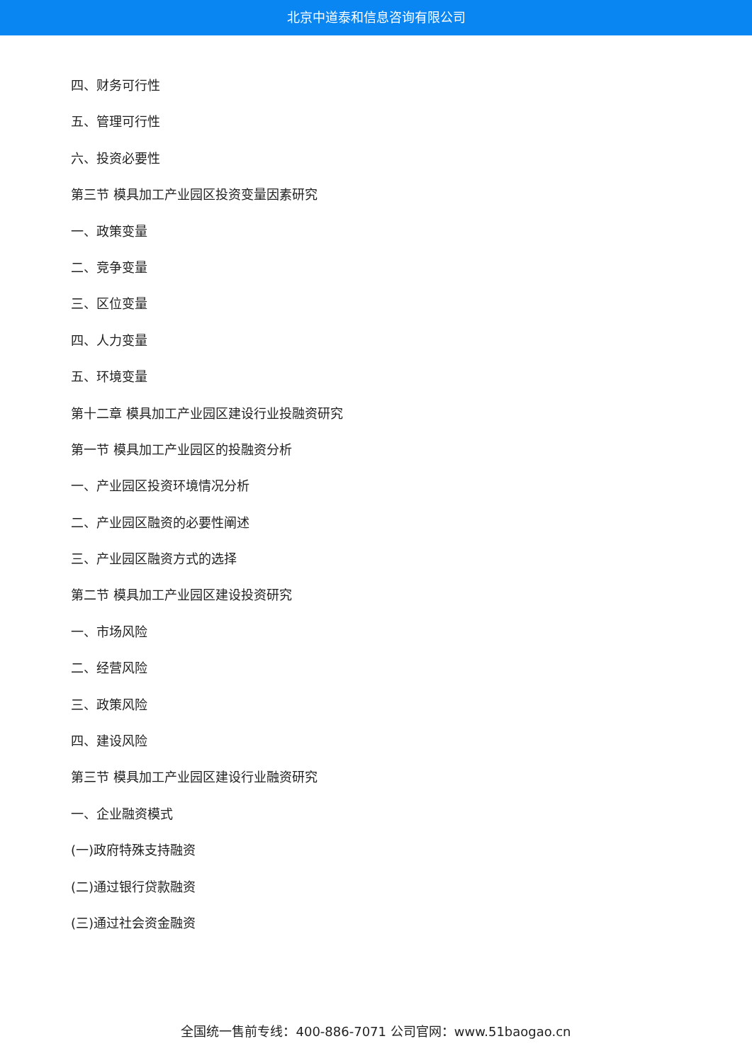北京中道泰和信息咨询有限公司
四、财务可行性
五、管理可行性
六、投资必要性
第三节 模具加工产业园区投资变量因素研究
一、政策变量
二、竞争变量
三、区位变量
四、人力变量
五、环境变量
第十二章 模具加工产业园区建设行业投融资研究
第一节 模具加工产业园区的投融资分析
一、产业园区投资环境情况分析
二、产业园区融资的必要性阐述
三、产业园区融资方式的选择
第二节 模具加工产业园区建设投资研究
一、市场风险
二、经营风险
三、政策风险
四、建设风险
第三节 模具加工产业园区建设行业融资研究
一、企业融资模式
(一)政府特殊支持融资
(二)通过银行贷款融资
(三)通过社会资金融资
全国统一售前专线：400-886-7071 公司官网：www.51baogao.cn